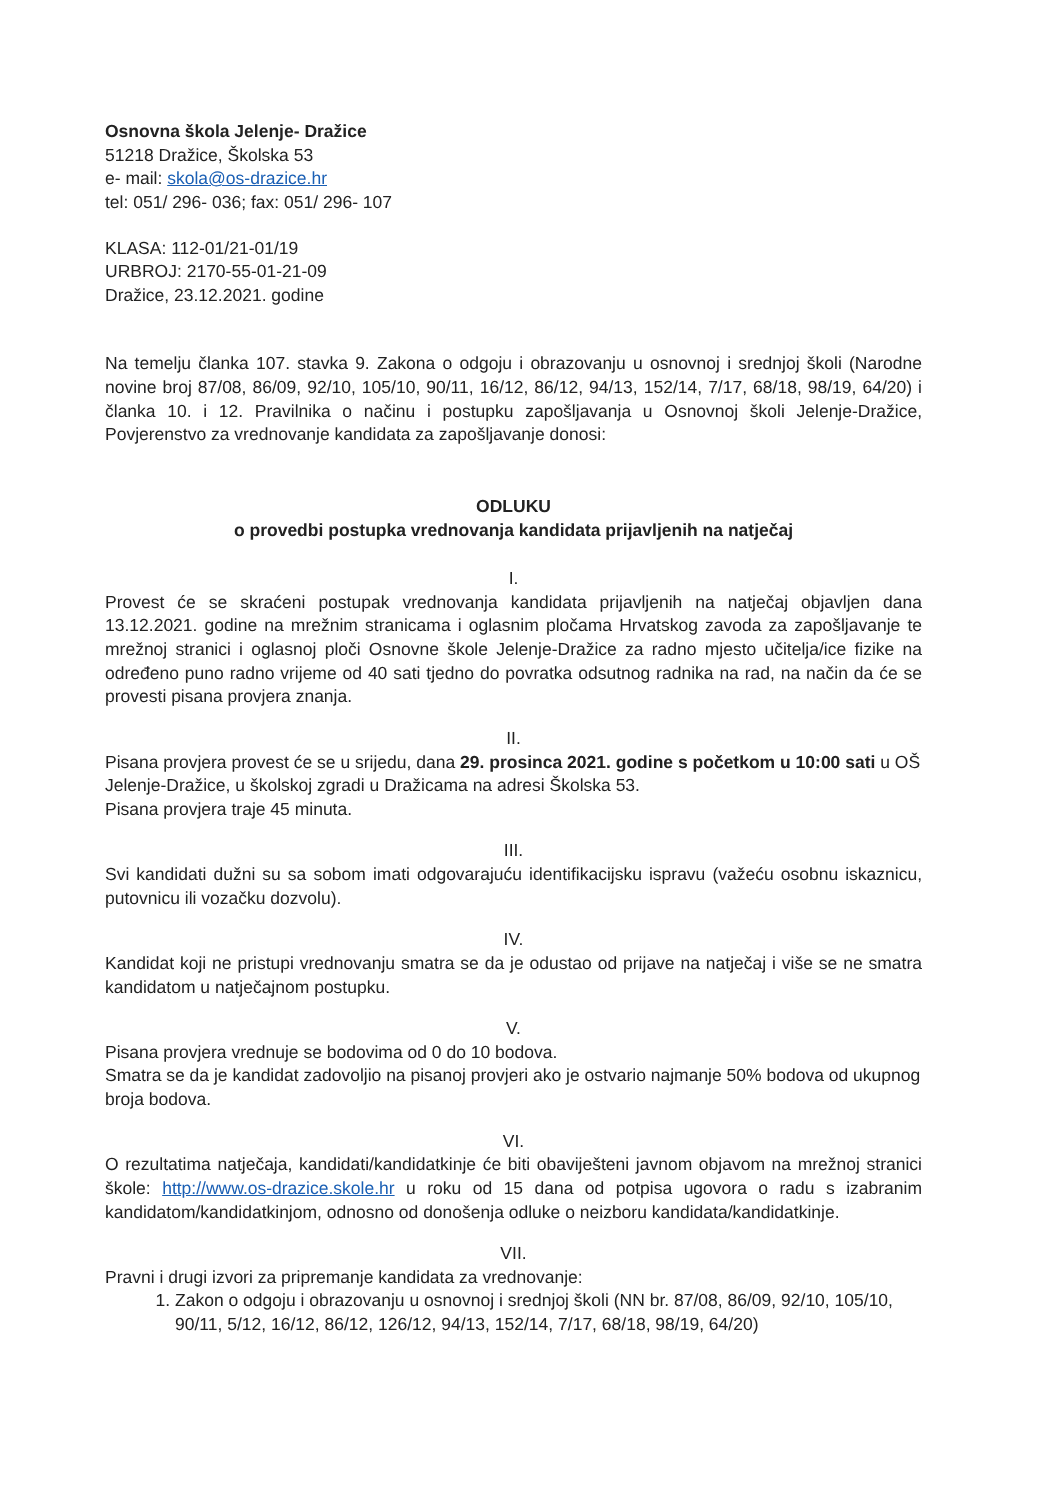Osnovna škola Jelenje- Dražice
51218 Dražice, Školska 53
e- mail: skola@os-drazice.hr
tel: 051/ 296- 036; fax: 051/ 296- 107
KLASA: 112-01/21-01/19
URBROJ: 2170-55-01-21-09
Dražice, 23.12.2021. godine
Na temelju članka 107. stavka 9. Zakona o odgoju i obrazovanju u osnovnoj i srednjoj školi (Narodne novine broj 87/08, 86/09, 92/10, 105/10, 90/11, 16/12, 86/12, 94/13, 152/14, 7/17, 68/18, 98/19, 64/20) i članka 10. i 12. Pravilnika o načinu i postupku zapošljavanja u Osnovnoj školi Jelenje-Dražice, Povjerenstvo za vrednovanje kandidata za zapošljavanje donosi:
ODLUKU
o provedbi postupka vrednovanja kandidata prijavljenih na natječaj
I.
Provest će se skraćeni postupak vrednovanja kandidata prijavljenih na natječaj objavljen dana 13.12.2021. godine na mrežnim stranicama i oglasnim pločama Hrvatskog zavoda za zapošljavanje te mrežnoj stranici i oglasnoj ploči Osnovne škole Jelenje-Dražice za radno mjesto učitelja/ice fizike na određeno puno radno vrijeme od 40 sati tjedno do povratka odsutnog radnika na rad, na način da će se provesti pisana provjera znanja.
II.
Pisana provjera provest će se u srijedu, dana 29. prosinca 2021. godine s početkom u 10:00 sati u OŠ Jelenje-Dražice, u školskoj zgradi u Dražicama na adresi Školska 53.
Pisana provjera traje 45 minuta.
III.
Svi kandidati dužni su sa sobom imati odgovarajuću identifikacijsku ispravu (važeću osobnu iskaznicu, putovnicu ili vozačku dozvolu).
IV.
Kandidat koji ne pristupi vrednovanju smatra se da je odustao od prijave na natječaj i više se ne smatra kandidatom u natječajnom postupku.
V.
Pisana provjera vrednuje se bodovima od 0 do 10 bodova.
Smatra se da je kandidat zadovoljio na pisanoj provjeri ako je ostvario najmanje 50% bodova od ukupnog broja bodova.
VI.
O rezultatima natječaja, kandidati/kandidatkinje će biti obaviješteni javnom objavom na mrežnoj stranici škole: http://www.os-drazice.skole.hr u roku od 15 dana od potpisa ugovora o radu s izabranim kandidatom/kandidatkinjom, odnosno od donošenja odluke o neizboru kandidata/kandidatkinje.
VII.
Pravni i drugi izvori za pripremanje kandidata za vrednovanje:
1. Zakon o odgoju i obrazovanju u osnovnoj i srednjoj školi (NN br. 87/08, 86/09, 92/10, 105/10, 90/11, 5/12, 16/12, 86/12, 126/12, 94/13, 152/14, 7/17, 68/18, 98/19, 64/20)